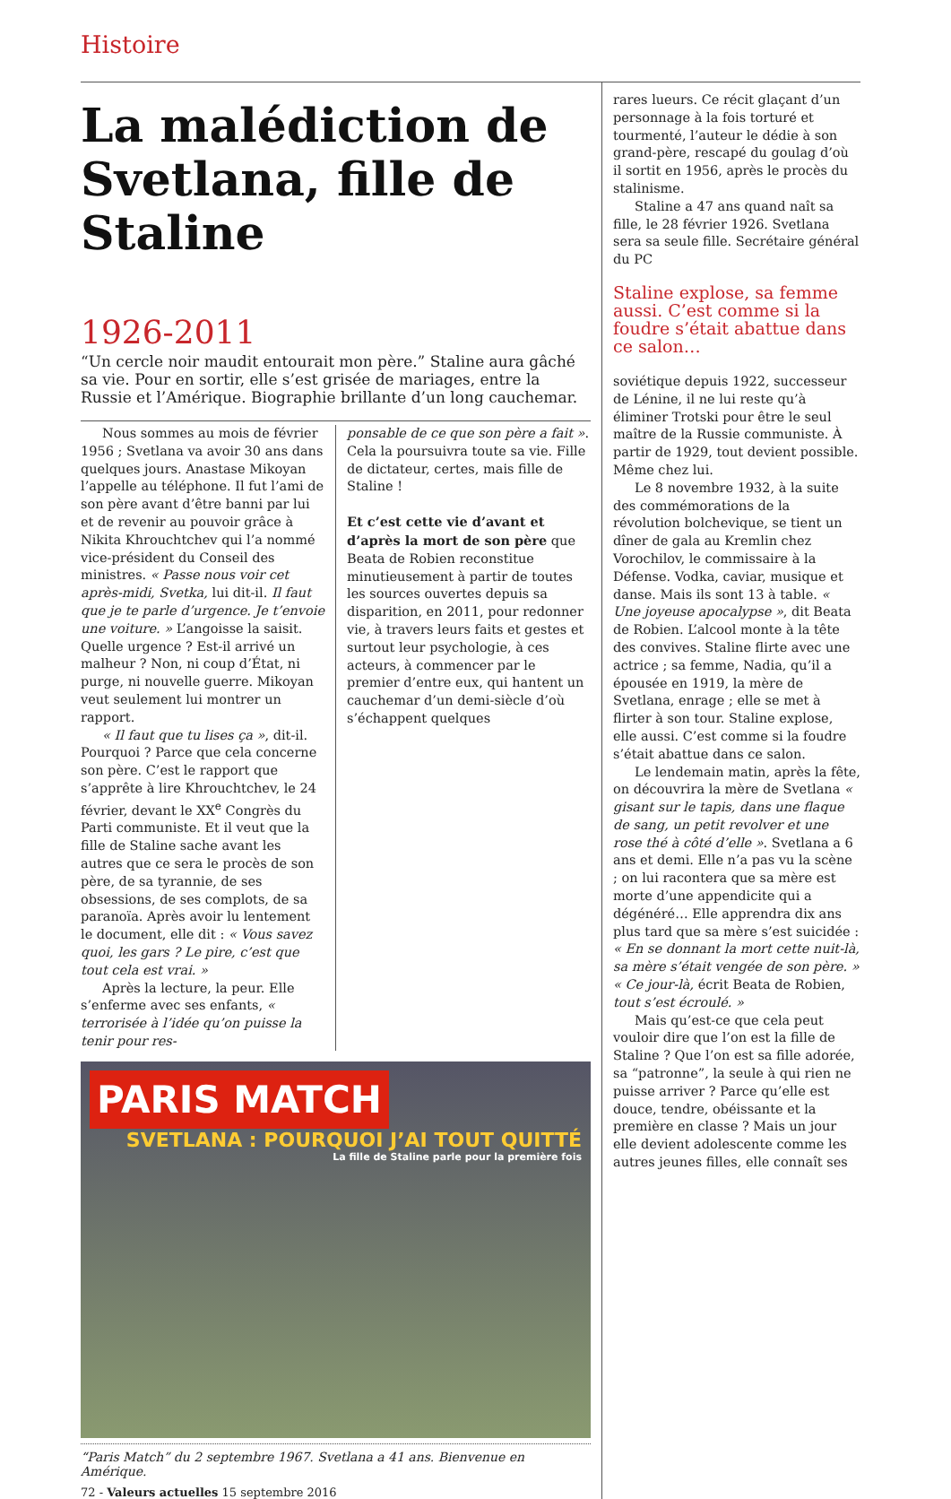Histoire
La malédiction de Svetlana, fille de Staline
1926-2011
“Un cercle noir maudit entourait mon père.” Staline aura gâché sa vie. Pour en sortir, elle s’est grisée de mariages, entre la Russie et l’Amérique. Biographie brillante d’un long cauchemar.
Nous sommes au mois de février 1956 ; Svetlana va avoir 30 ans dans quelques jours. Anastase Mikoyan l’appelle au téléphone. Il fut l’ami de son père avant d’être banni par lui et de revenir au pouvoir grâce à Nikita Khrouchtchev qui l’a nommé vice-président du Conseil des ministres. « Passe nous voir cet après-midi, Svetka, lui dit-il. Il faut que je te parle d’urgence. Je t’envoie une voiture. » L’angoisse la saisit. Quelle urgence ? Est-il arrivé un malheur ? Non, ni coup d’État, ni purge, ni nouvelle guerre. Mikoyan veut seulement lui montrer un rapport.
« Il faut que tu lises ça », dit-il. Pourquoi ? Parce que cela concerne son père. C’est le rapport que s’apprête à lire Khrouchtchev, le 24 février, devant le XX<sup>e</sup> Congrès du Parti communiste. Et il veut que la fille de Staline sache avant les autres que ce sera le procès de son père, de sa tyrannie, de ses obsessions, de ses complots, de sa paranoïa. Après avoir lu lentement le document, elle dit : « Vous savez quoi, les gars ? Le pire, c’est que tout cela est vrai. »
Après la lecture, la peur. Elle s’enferme avec ses enfants, « terrorisée à l’idée qu’on puisse la tenir pour res-
ponsable de ce que son père a fait ». Cela la poursuivra toute sa vie. Fille de dictateur, certes, mais fille de Staline !
Et c’est cette vie d’avant et d’après la mort de son père que Beata de Robien reconstitue minutieusement à partir de toutes les sources ouvertes depuis sa disparition, en 2011, pour redonner vie, à travers leurs faits et gestes et surtout leur psychologie, à ces acteurs, à commencer par le premier d’entre eux, qui hantent un cauchemar d’un demi-siècle d’où s’échappent quelques
PARIS MATCH
SVETLANA : POURQUOI J’AI TOUT QUITTÉ
La fille de Staline parle pour la première fois
“Paris Match” du 2 septembre 1967. Svetlana a 41 ans. Bienvenue en Amérique.
72 - Valeurs actuelles 15 septembre 2016
rares lueurs. Ce récit glaçant d’un personnage à la fois torturé et tourmenté, l’auteur le dédie à son grand-père, rescapé du goulag d’où il sortit en 1956, après le procès du stalinisme.
Staline a 47 ans quand naît sa fille, le 28 février 1926. Svetlana sera sa seule fille. Secrétaire général du PC
Staline explose, sa femme aussi. C’est comme si la foudre s’était abattue dans ce salon…
soviétique depuis 1922, successeur de Lénine, il ne lui reste qu’à éliminer Trotski pour être le seul maître de la Russie communiste. À partir de 1929, tout devient possible. Même chez lui.
Le 8 novembre 1932, à la suite des commémorations de la révolution bolchevique, se tient un dîner de gala au Kremlin chez Vorochilov, le commissaire à la Défense. Vodka, caviar, musique et danse. Mais ils sont 13 à table. « Une joyeuse apocalypse », dit Beata de Robien. L’alcool monte à la tête des convives. Staline flirte avec une actrice ; sa femme, Nadia, qu’il a épousée en 1919, la mère de Svetlana, enrage ; elle se met à flirter à son tour. Staline explose, elle aussi. C’est comme si la foudre s’était abattue dans ce salon.
Le lendemain matin, après la fête, on découvrira la mère de Svetlana « gisant sur le tapis, dans une flaque de sang, un petit revolver et une rose thé à côté d’elle ». Svetlana a 6 ans et demi. Elle n’a pas vu la scène ; on lui racontera que sa mère est morte d’une appendicite qui a dégénéré… Elle apprendra dix ans plus tard que sa mère s’est suicidée : « En se donnant la mort cette nuit-là, sa mère s’était vengée de son père. » « Ce jour-là, écrit Beata de Robien, tout s’est écroulé. »
Mais qu’est-ce que cela peut vouloir dire que l’on est la fille de Staline ? Que l’on est sa fille adorée, sa “patronne”, la seule à qui rien ne puisse arriver ? Parce qu’elle est douce, tendre, obéissante et la première en classe ? Mais un jour elle devient adolescente comme les autres jeunes filles, elle connaît ses